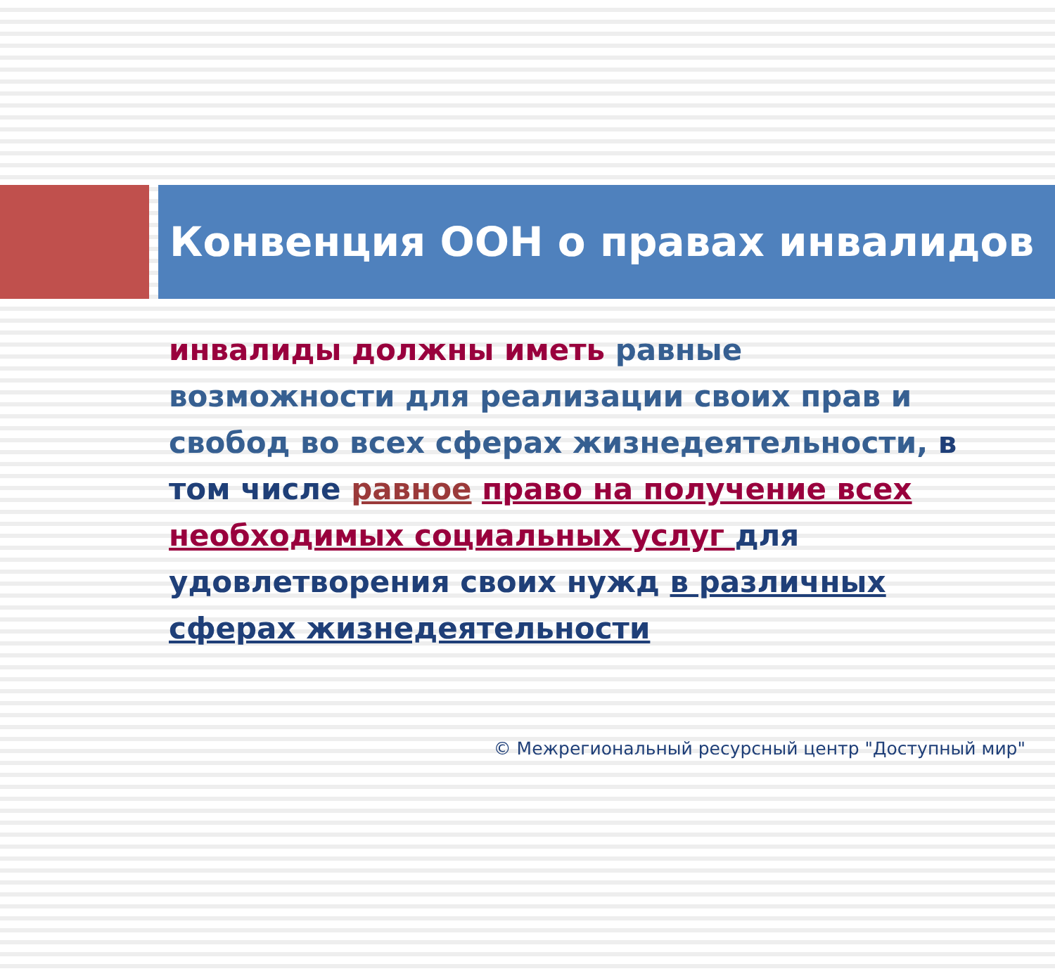Конвенция ООН о правах инвалидов
инвалиды должны иметь равные возможности для реализации своих прав и свобод во всех сферах жизнедеятельности, в том числе равное право на получение всех необходимых социальных услуг для удовлетворения своих нужд в различных сферах жизнедеятельности
© Межрегиональный ресурсный центр "Доступный мир"